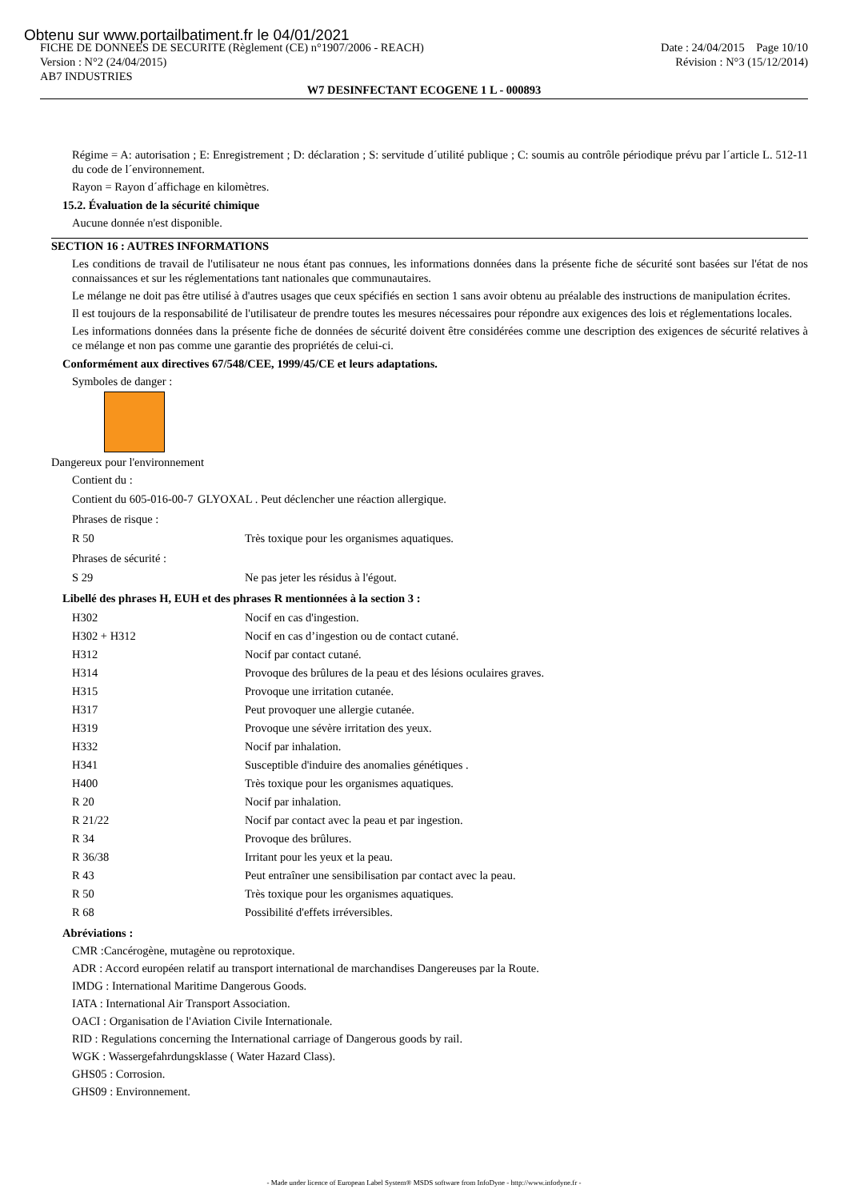Obtenu sur www.portailbatiment.fr le 04/01/2021
FICHE DE DONNEES DE SECURITE (Règlement (CE) n°1907/2006 - REACH)
Version : N°2 (24/04/2015)
AB7 INDUSTRIES
Date : 24/04/2015 Page 10/10
Révision : N°3 (15/12/2014)
W7 DESINFECTANT ECOGENE 1 L - 000893
Régime = A: autorisation ; E: Enregistrement ; D: déclaration ; S: servitude d´utilité publique ; C: soumis au contrôle périodique prévu par l´article L. 512-11 du code de l´environnement.
Rayon = Rayon d´affichage en kilomètres.
15.2. Évaluation de la sécurité chimique
Aucune donnée n'est disponible.
SECTION 16 : AUTRES INFORMATIONS
Les conditions de travail de l'utilisateur ne nous étant pas connues, les informations données dans la présente fiche de sécurité sont basées sur l'état de nos connaissances et sur les réglementations tant nationales que communautaires.
Le mélange ne doit pas être utilisé à d'autres usages que ceux spécifiés en section 1 sans avoir obtenu au préalable des instructions de manipulation écrites.
Il est toujours de la responsabilité de l'utilisateur de prendre toutes les mesures nécessaires pour répondre aux exigences des lois et réglementations locales.
Les informations données dans la présente fiche de données de sécurité doivent être considérées comme une description des exigences de sécurité relatives à ce mélange et non pas comme une garantie des propriétés de celui-ci.
Conformément aux directives 67/548/CEE, 1999/45/CE et leurs adaptations.
Symboles de danger :
Dangereux pour l'environnement
Contient du :
| Contient du 605-016-00-7 | GLYOXAL . Peut déclencher une réaction allergique. |
Phrases de risque :
| R 50 | Très toxique pour les organismes aquatiques. |
Phrases de sécurité :
| S 29 | Ne pas jeter les résidus à l'égout. |
Libellé des phrases H, EUH et des phrases R mentionnées à la section 3 :
| H302 | Nocif en cas d'ingestion. |
| H302 + H312 | Nocif en cas d’ingestion ou de contact cutané. |
| H312 | Nocif par contact cutané. |
| H314 | Provoque des brûlures de la peau et des lésions oculaires graves. |
| H315 | Provoque une irritation cutanée. |
| H317 | Peut provoquer une allergie cutanée. |
| H319 | Provoque une sévère irritation des yeux. |
| H332 | Nocif par inhalation. |
| H341 | Susceptible d'induire des anomalies génétiques . |
| H400 | Très toxique pour les organismes aquatiques. |
| R 20 | Nocif par inhalation. |
| R 21/22 | Nocif par contact avec la peau et par ingestion. |
| R 34 | Provoque des brûlures. |
| R 36/38 | Irritant pour les yeux et la peau. |
| R 43 | Peut entraîner une sensibilisation par contact avec la peau. |
| R 50 | Très toxique pour les organismes aquatiques. |
| R 68 | Possibilité d'effets irréversibles. |
Abréviations :
CMR :Cancérogène, mutagène ou reprotoxique.
ADR : Accord européen relatif au transport international de marchandises Dangereuses par la Route.
IMDG : International Maritime Dangerous Goods.
IATA : International Air Transport Association.
OACI : Organisation de l'Aviation Civile Internationale.
RID : Regulations concerning the International carriage of Dangerous goods by rail.
WGK : Wassergefahrdungsklasse ( Water Hazard Class).
GHS05 : Corrosion.
GHS09 : Environnement.
- Made under licence of European Label System® MSDS software from InfoDyne - http://www.infodyne.fr -